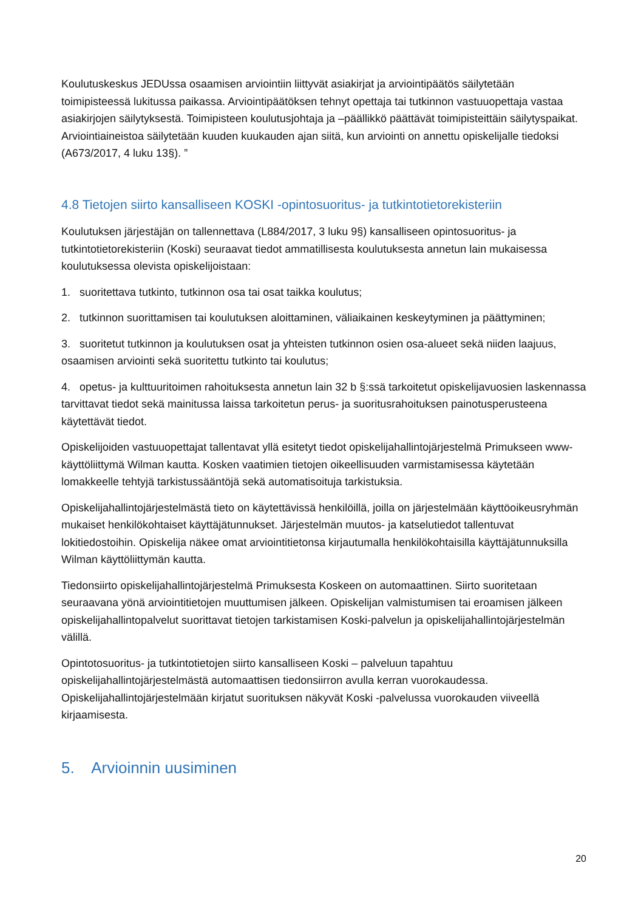Koulutuskeskus JEDUssa osaamisen arviointiin liittyvät asiakirjat ja arviointipäätös säilytetään toimipisteessä lukitussa paikassa. Arviointipäätöksen tehnyt opettaja tai tutkinnon vastuuopettaja vastaa asiakirjojen säilytyksestä. Toimipisteen koulutusjohtaja ja –päällikkö päättävät toimipisteittäin säilytyspaikat. Arviointiaineistoa säilytetään kuuden kuukauden ajan siitä, kun arviointi on annettu opiskelijalle tiedoksi (A673/2017, 4 luku 13§). ”
4.8 Tietojen siirto kansalliseen KOSKI -opintosuoritus- ja tutkintotietorekisteriin
Koulutuksen järjestäjän on tallennettava (L884/2017, 3 luku 9§) kansalliseen opintosuoritus- ja tutkintotietorekisteriin (Koski) seuraavat tiedot ammatillisesta koulutuksesta annetun lain mukaisessa koulutuksessa olevista opiskelijoistaan:
1. suoritettava tutkinto, tutkinnon osa tai osat taikka koulutus;
2. tutkinnon suorittamisen tai koulutuksen aloittaminen, väliaikainen keskeytyminen ja päättyminen;
3. suoritetut tutkinnon ja koulutuksen osat ja yhteisten tutkinnon osien osa-alueet sekä niiden laajuus, osaamisen arviointi sekä suoritettu tutkinto tai koulutus;
4. opetus- ja kulttuuritoimen rahoituksesta annetun lain 32 b §:ssä tarkoitetut opiskelijavuosien laskennassa tarvittavat tiedot sekä mainitussa laissa tarkoitetun perus- ja suoritusrahoituksen painotusperusteena käytettävät tiedot.
Opiskelijoiden vastuuopettajat tallentavat yllä esitetyt tiedot opiskelijahallintojärjestelmä Primukseen www- käyttöliittymä Wilman kautta. Kosken vaatimien tietojen oikeellisuuden varmistamisessa käytetään lomakkeelle tehtyjä tarkistussääntöjä sekä automatisoituja tarkistuksia.
Opiskelijahallintojärjestelmästä tieto on käytettävissä henkilöillä, joilla on järjestelmään käyttöoikeusryhmän mukaiset henkilökohtaiset käyttäjätunnukset. Järjestelmän muutos- ja katselutiedot tallentuvat lokitiedostoihin. Opiskelija näkee omat arviointitietonsa kirjautumalla henkilökohtaisilla käyttäjätunnuksilla Wilman käyttöliittymän kautta.
Tiedonsiirto opiskelijahallintojärjestelmä Primuksesta Koskeen on automaattinen. Siirto suoritetaan seuraavana yönä arviointitietojen muuttumisen jälkeen. Opiskelijan valmistumisen tai eroamisen jälkeen opiskelijahallintopalvelut suorittavat tietojen tarkistamisen Koski-palvelun ja opiskelijahallintojärjestelmän välillä.
Opintotosuoritus- ja tutkintotietojen siirto kansalliseen Koski – palveluun tapahtuu opiskelijahallintojärjestelmästä automaattisen tiedonsiirron avulla kerran vuorokaudessa. Opiskelijahallintojärjestelmään kirjatut suorituksen näkyvät Koski -palvelussa vuorokauden viiveellä kirjaamisesta.
5. Arvioinnin uusiminen
20